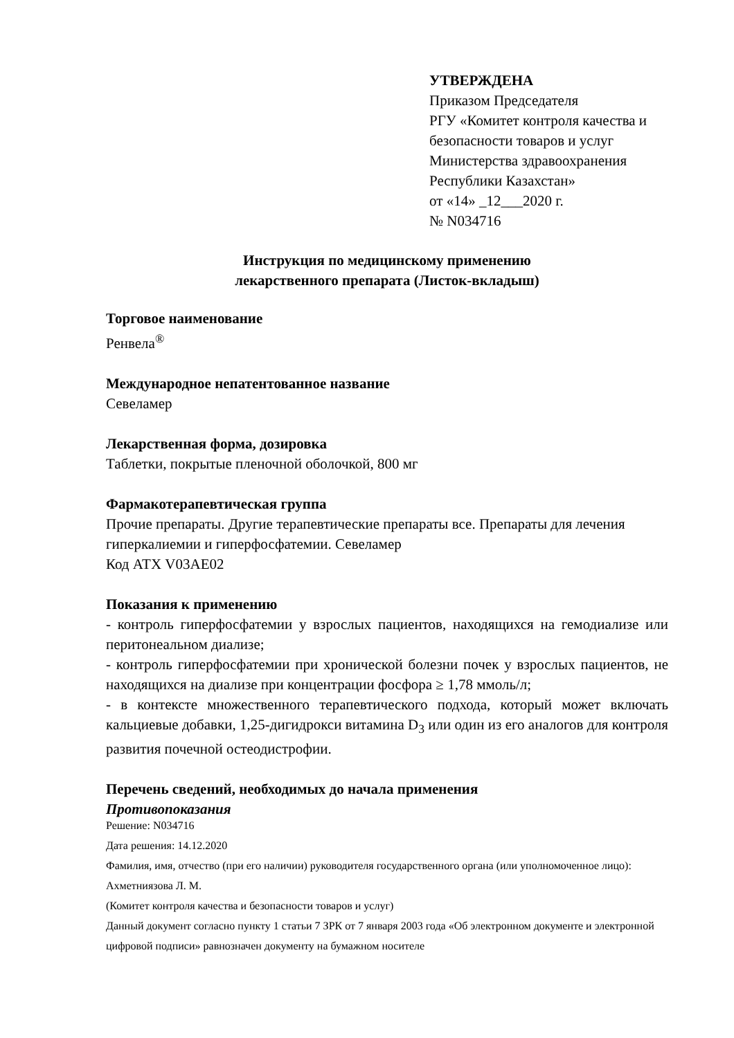УТВЕРЖДЕНА
Приказом Председателя
РГУ «Комитет контроля качества и
безопасности товаров и услуг
Министерства здравоохранения
Республики Казахстан»
от «14» _12___2020 г.
№ N034716
Инструкция по медицинскому применению
лекарственного препарата (Листок-вкладыш)
Торговое наименование
Ренвела<sup>®</sup>
Международное непатентованное название
Севеламер
Лекарственная форма, дозировка
Таблетки, покрытые пленочной оболочкой, 800 мг
Фармакотерапевтическая группа
Прочие препараты. Другие терапевтические препараты все. Препараты для лечения гиперкалиемии и гиперфосфатемии. Севеламер
Код АТХ V03AE02
Показания к применению
- контроль гиперфосфатемии у взрослых пациентов, находящихся на гемодиализе или перитонеальном диализе;
- контроль гиперфосфатемии при хронической болезни почек у взрослых пациентов, не находящихся на диализе при концентрации фосфора ≥ 1,78 ммоль/л;
- в контексте множественного терапевтического подхода, который может включать кальциевые добавки, 1,25-дигидрокси витамина D<sub>3</sub> или один из его аналогов для контроля развития почечной остеодистрофии.
Перечень сведений, необходимых до начала применения
Противопоказания
Решение: N034716
Дата решения: 14.12.2020
Фамилия, имя, отчество (при его наличии) руководителя государственного органа (или уполномоченное лицо): Ахметниязова Л. М.
(Комитет контроля качества и безопасности товаров и услуг)
Данный документ согласно пункту 1 статьи 7 ЗРК от 7 января 2003 года «Об электронном документе и электронной цифровой подписи» равнозначен документу на бумажном носителе